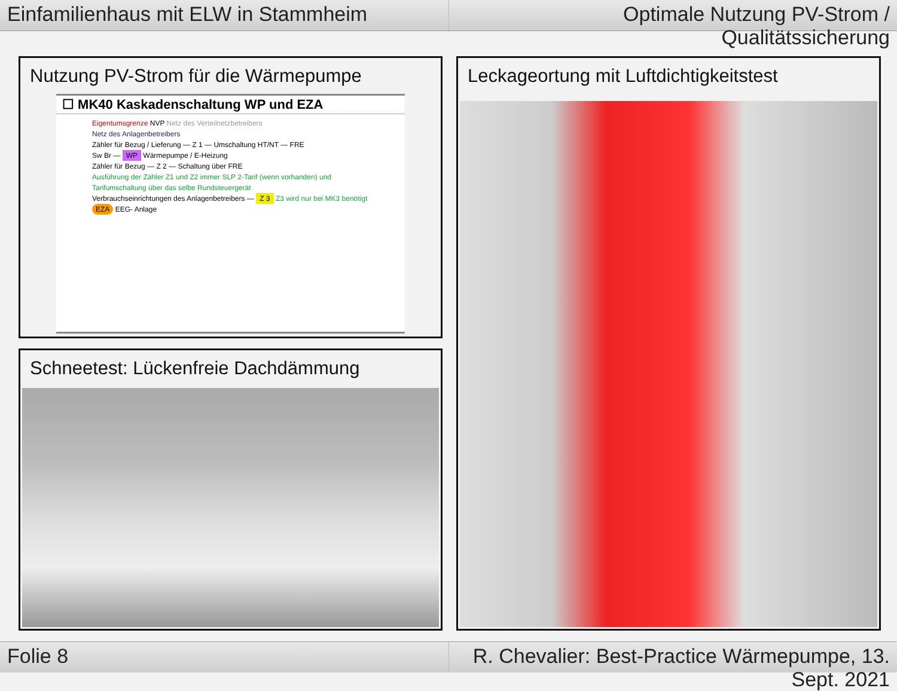Einfamilienhaus mit ELW in Stammheim
Optimale Nutzung PV-Strom / Qualitätssicherung
Nutzung PV-Strom für die Wärmepumpe
☐ MK40 Kaskadenschaltung WP und EZA
Eigentumsgrenze NVP Netz des Verteilnetzbetreibers
Netz des Anlagenbetreibers
Zähler für Bezug / Lieferung — Z 1 — Umschaltung HT/NT — FRE
Sw Br — WP Wärmepumpe / E-Heizung
Zähler für Bezug — Z 2 — Schaltung über FRE
Ausführung der Zähler Z1 und Z2 immer SLP 2-Tarif (wenn vorhanden) und Tarifumschaltung über das selbe Rundsteuergerät
Verbrauchseinrichtungen des Anlagenbetreibers — Z 3 Z3 wird nur bei MK3 benötigt
EZA EEG- Anlage
Schneetest: Lückenfreie Dachdämmung
Leckageortung mit Luftdichtigkeitstest
Folie 8 R. Chevalier: Best-Practice Wärmepumpe, 13. Sept. 2021